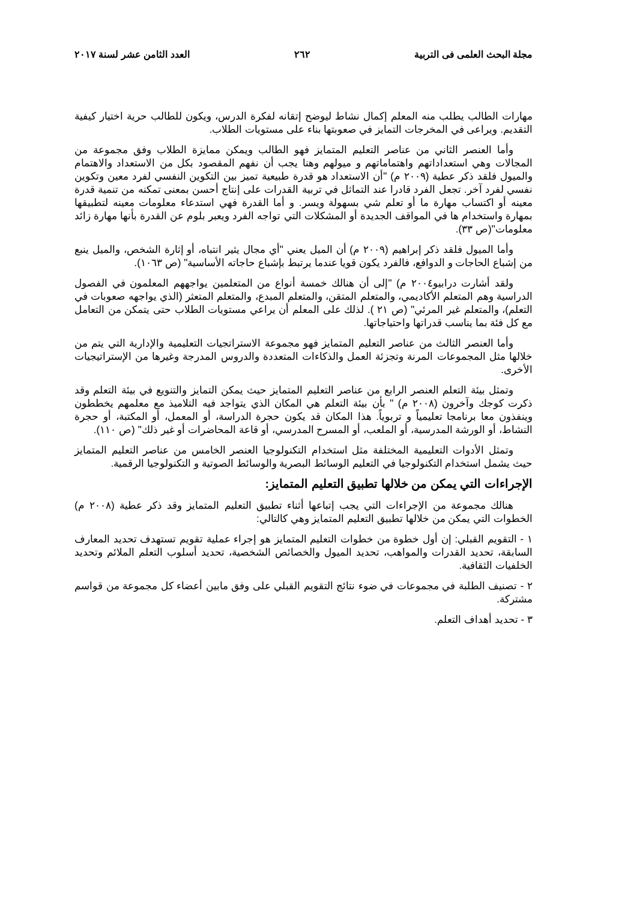مجلة البحث العلمى فى التربية ٢٦٢ العدد الثامن عشر لسنة ٢٠١٧
مهارات الطالب يطلب منه المعلم إكمال نشاط ليوضح إتقانه لفكرة الدرس، ويكون للطالب حرية اختيار كيفية التقديم. ويراعى في المخرجات التمايز في صعوبتها بناء على مستويات الطلاب.
وأما العنصر الثاني من عناصر التعليم المتمايز فهو الطالب ويمكن ممايزة الطلاب وفق مجموعة من المجالات وهي استعداداتهم واهتماماتهم و ميولهم وهنا يجب أن نفهم المقصود بكل من الاستعداد والاهتمام والميول فلقد ذكر عطية (٢٠٠٩ م) "أن الاستعداد هو قدرة طبيعية تميز بين التكوين النفسي لفرد معين وتكوين نفسي لفرد آخر. تجعل الفرد قادرا عند التماثل في تربية القدرات على إنتاج أحسن بمعنى تمكنه من تنمية قدرة معينه أو اكتساب مهارة ما أو تعلم شي بسهولة ويسر. و أما القدرة فهي استدعاء معلومات معينه لتطبيقها بمهارة واستخدام ها في المواقف الجديدة أو المشكلات التي تواجه الفرد ويعبر بلوم عن القدرة بأنها مهارة زائد معلومات"(ص ٣٣).
وأما الميول فلقد ذكر إبراهيم (٢٠٠٩ م) أن الميل يعني "أي مجال يثير انتباه، أو إثارة الشخص، والميل ينبع من إشباع الحاجات و الدوافع، فالفرد يكون قويا عندما يرتبط بإشباع حاجاته الأساسية" (ص ١٠٦٣).
ولقد أشارت درابيو٢٠٠٤ م) "إلى أن هنالك خمسة أنواع من المتعلمين يواجههم المعلمون في الفصول الدراسية وهم المتعلم الأكاديمي، والمتعلم المتقن، والمتعلم المبدع، والمتعلم المتعثر (الذي يواجهه صعوبات في التعلم)، والمتعلم غير المرئي" (ص ٢١ ). لذلك على المعلم أن يراعي مستويات الطلاب حتى يتمكن من التعامل مع كل فئة بما يناسب قدراتها واحتياجاتها.
وأما العنصر الثالث من عناصر التعليم المتمايز فهو مجموعة الاستراتجيات التعليمية والإدارية التي يتم من خلالها مثل المجموعات المرنة وتجزئة العمل والذكاءات المتعددة والدروس المدرجة وغيرها من الإستراتيجيات الأخرى.
وتمثل بيئة التعلم العنصر الرابع من عناصر التعليم المتمايز حيث يمكن التمايز والتنويع في بيئة التعلم وقد ذكرت كوجك وآخرون (٢٠٠٨ م) " بأن بيئة التعلم هي المكان الذي يتواجد فيه التلاميذ مع معلمهم يخططون وينفذون معا برنامجا تعليمياً و تربوياً. هذا المكان قد يكون حجرة الدراسة، أو المعمل، أو المكتبة، أو حجرة النشاط، أو الورشة المدرسية، أو الملعب، أو المسرح المدرسي، أو قاعة المحاضرات أو غير ذلك" (ص ١١٠).
وتمثل الأدوات التعليمية المختلفة مثل استخدام التكنولوجيا العنصر الخامس من عناصر التعليم المتمايز حيث يشمل استخدام التكنولوجيا في التعليم الوسائط البصرية والوسائط الصوتية و التكنولوجيا الرقمية.
الإجراءات التي يمكن من خلالها تطبيق التعليم المتمايز:
هنالك مجموعة من الإجراءات التي يجب إتباعها أثناء تطبيق التعليم المتمايز وقد ذكر عطية (٢٠٠٨ م) الخطوات التي يمكن من خلالها تطبيق التعليم المتمايز وهي كالتالي:
١ - التقويم القبلي: إن أول خطوة من خطوات التعليم المتمايز هو إجراء عملية تقويم تستهدف تحديد المعارف السابقة، تحديد القدرات والمواهب، تحديد الميول والخصائص الشخصية، تحديد أسلوب التعلم الملائم وتحديد الخلفيات الثقافية.
٢ - تصنيف الطلبة في مجموعات في ضوء نتائج التقويم القبلي على وفق مابين أعضاء كل مجموعة من قواسم مشتركة.
٣ - تحديد أهداف التعلم.